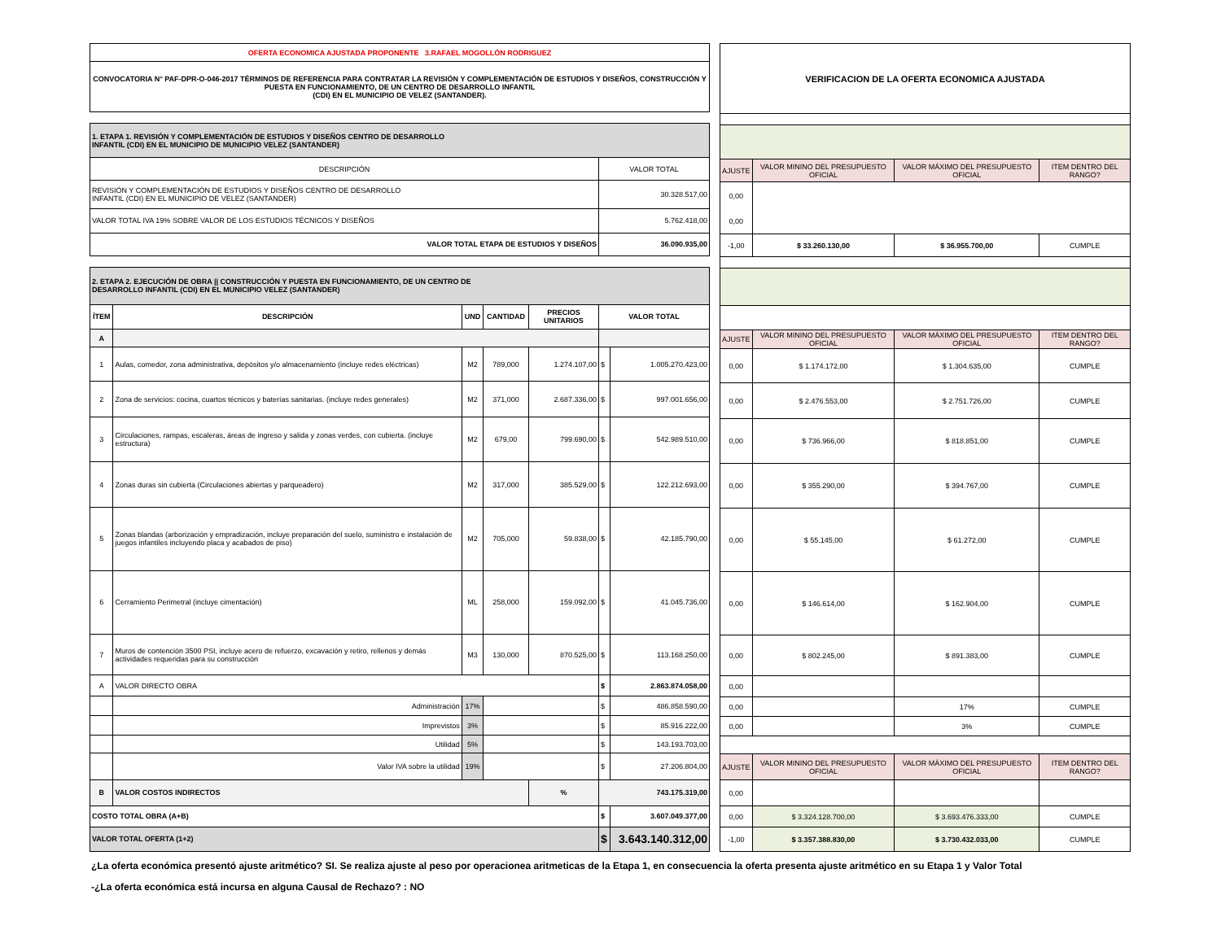| OFERTA ECONOMICA AJUSTADA PROPONENTE 3.RAFAEL MOGOLLÓN RODRIGUEZ | | | | | | |
| CONVOCATORIA N° PAF-DPR-O-046-2017 TÉRMINOS DE REFERENCIA PARA CONTRATAR LA REVISIÓN Y COMPLEMENTACIÓN DE ESTUDIOS Y DISEÑOS, CONSTRUCCIÓN Y PUESTA EN FUNCIONAMIENTO, DE UN CENTRO DE DESARROLLO INFANTIL (CDI) EN EL MUNICIPIO DE VELEZ (SANTANDER). | | | | | | |
| 1. ETAPA 1. REVISIÓN Y COMPLEMENTACIÓN DE ESTUDIOS Y DISEÑOS CENTRO DE DESARROLLO INFANTIL (CDI) EN EL MUNICIPIO DE MUNICIPIO VELEZ (SANTANDER) | | | | | | |
| DESCRIPCIÓN | | | | | VALOR TOTAL | |
| REVISIÓN Y COMPLEMENTACIÓN DE ESTUDIOS Y DISEÑOS CENTRO DE DESARROLLO INFANTIL (CDI) EN EL MUNICIPIO DE VELEZ (SANTANDER) | | | | | 30.328.517,00 | |
| VALOR TOTAL IVA 19% SOBRE VALOR DE LOS ESTUDIOS TÉCNICOS Y DISEÑOS | | | | | 5.762.418,00 | |
| VALOR TOTAL ETAPA DE ESTUDIOS Y DISEÑOS | | | | | 36.090.935,00 | |
| 2. ETAPA 2. EJECUCIÓN DE OBRA // CONSTRUCCIÓN Y PUESTA EN FUNCIONAMIENTO, DE UN CENTRO DE DESARROLLO INFANTIL (CDI) EN EL MUNICIPIO VELEZ (SANTANDER) | | | | | | |
| ÍTEM | DESCRIPCIÓN | UND | CANTIDAD | PRECIOS UNITARIOS | VALOR TOTAL | |
| A | | | | | | |
| 1 | Aulas, comedor, zona administrativa, depósitos y/o almacenamiento (incluye redes eléctricas) | M2 | 789,000 | 1.274.107,00 | $ | 1.005.270.423,00 |
| 2 | Zona de servicios: cocina, cuartos técnicos y baterías sanitarias. (incluye redes generales) | M2 | 371,000 | 2.687.336,00 | $ | 997.001.656,00 |
| 3 | Circulaciones, rampas, escaleras, áreas de ingreso y salida y zonas verdes, con cubierta. (incluye estructura) | M2 | 679,00 | 799.690,00 | $ | 542.989.510,00 |
| 4 | Zonas duras sin cubierta (Circulaciones abiertas y parqueadero) | M2 | 317,000 | 385.529,00 | $ | 122.212.693,00 |
| 5 | Zonas blandas (arborización y empradización, incluye preparación del suelo, suministro e instalación de juegos infantiles incluyendo placa y acabados de piso) | M2 | 705,000 | 59.838,00 | $ | 42.185.790,00 |
| 6 | Cerramiento Perimetral (incluye cimentación) | ML | 258,000 | 159.092,00 | $ | 41.045.736,00 |
| 7 | Muros de contención 3500 PSI, incluye acero de refuerzo, excavación y retiro, rellenos y demás actividades requeridas para su construcción | M3 | 130,000 | 870.525,00 | $ | 113.168.250,00 |
| A | VALOR DIRECTO OBRA | | | | $ | 2.863.874.058,00 |
| | Administración | 17% | | | $ | 486.858.590,00 |
| | Imprevistos | 3% | | | $ | 85.916.222,00 |
| | Utilidad | 5% | | | $ | 143.193.703,00 |
| | Valor IVA sobre la utilidad | 19% | | | $ | 27.206.804,00 |
| B | VALOR COSTOS INDIRECTOS | | | % | 743.175.319,00 | |
| COSTO TOTAL OBRA (A+B) | | | | | $ | 3.607.049.377,00 |
| VALOR TOTAL OFERTA (1+2) | | | | | $ | 3.643.140.312,00 |
| VERIFICACION DE LA OFERTA ECONOMICA AJUSTADA | | | |
| AJUSTE | VALOR MININO DEL PRESUPUESTO OFICIAL | VALOR MÁXIMO DEL PRESUPUESTO OFICIAL | ITEM DENTRO DEL RANGO? |
| 0,00 | | | |
| 0,00 | | | |
| -1,00 | $ 33.260.130,00 | $ 36.955.700,00 | CUMPLE |
| AJUSTE | VALOR MININO DEL PRESUPUESTO OFICIAL | VALOR MÁXIMO DEL PRESUPUESTO OFICIAL | ITEM DENTRO DEL RANGO? |
| 0,00 | $ 1.174.172,00 | $ 1.304.635,00 | CUMPLE |
| 0,00 | $ 2.476.553,00 | $ 2.751.726,00 | CUMPLE |
| 0,00 | $ 736.966,00 | $ 818.851,00 | CUMPLE |
| 0,00 | $ 355.290,00 | $ 394.767,00 | CUMPLE |
| 0,00 | $ 55.145,00 | $ 61.272,00 | CUMPLE |
| 0,00 | $ 146.614,00 | $ 162.904,00 | CUMPLE |
| 0,00 | $ 802.245,00 | $ 891.383,00 | CUMPLE |
| 0,00 | | | |
| 0,00 | | 17% | CUMPLE |
| 0,00 | | 3% | CUMPLE |
| AJUSTE | VALOR MININO DEL PRESUPUESTO OFICIAL | VALOR MÁXIMO DEL PRESUPUESTO OFICIAL | ITEM DENTRO DEL RANGO? |
| 0,00 | | | |
| 0,00 | $ 3.324.128.700,00 | $ 3.693.476.333,00 | CUMPLE |
| -1,00 | $ 3.357.388.830,00 | $ 3.730.432.033,00 | CUMPLE |
¿La oferta económica presentó ajuste aritmético? SI. Se realiza ajuste al peso por operacionea aritmeticas de la Etapa 1, en consecuencia la oferta presenta ajuste aritmético en su Etapa 1 y Valor Total
-¿La oferta económica está incursa en alguna Causal de Rechazo? : NO